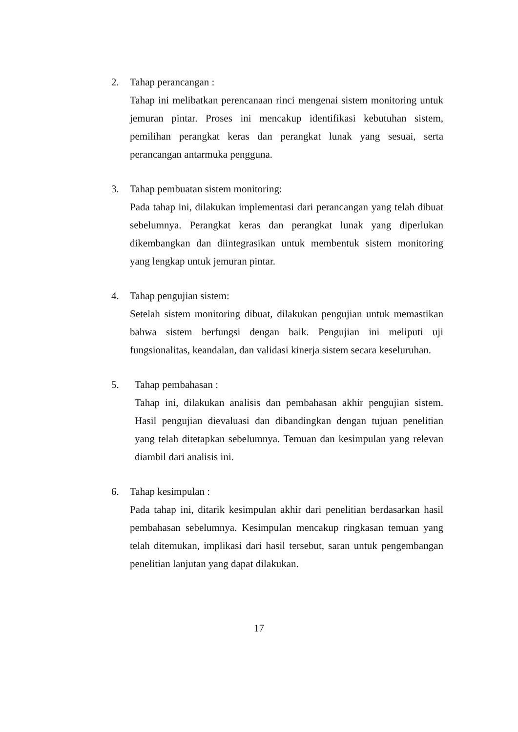2. Tahap perancangan :
Tahap ini melibatkan perencanaan rinci mengenai sistem monitoring untuk jemuran pintar. Proses ini mencakup identifikasi kebutuhan sistem, pemilihan perangkat keras dan perangkat lunak yang sesuai, serta perancangan antarmuka pengguna.
3. Tahap pembuatan sistem monitoring:
Pada tahap ini, dilakukan implementasi dari perancangan yang telah dibuat sebelumnya. Perangkat keras dan perangkat lunak yang diperlukan dikembangkan dan diintegrasikan untuk membentuk sistem monitoring yang lengkap untuk jemuran pintar.
4. Tahap pengujian sistem:
Setelah sistem monitoring dibuat, dilakukan pengujian untuk memastikan bahwa sistem berfungsi dengan baik. Pengujian ini meliputi uji fungsionalitas, keandalan, dan validasi kinerja sistem secara keseluruhan.
5. Tahap pembahasan :
Tahap ini, dilakukan analisis dan pembahasan akhir pengujian sistem. Hasil pengujian dievaluasi dan dibandingkan dengan tujuan penelitian yang telah ditetapkan sebelumnya. Temuan dan kesimpulan yang relevan diambil dari analisis ini.
6. Tahap kesimpulan :
Pada tahap ini, ditarik kesimpulan akhir dari penelitian berdasarkan hasil pembahasan sebelumnya. Kesimpulan mencakup ringkasan temuan yang telah ditemukan, implikasi dari hasil tersebut, saran untuk pengembangan penelitian lanjutan yang dapat dilakukan.
17